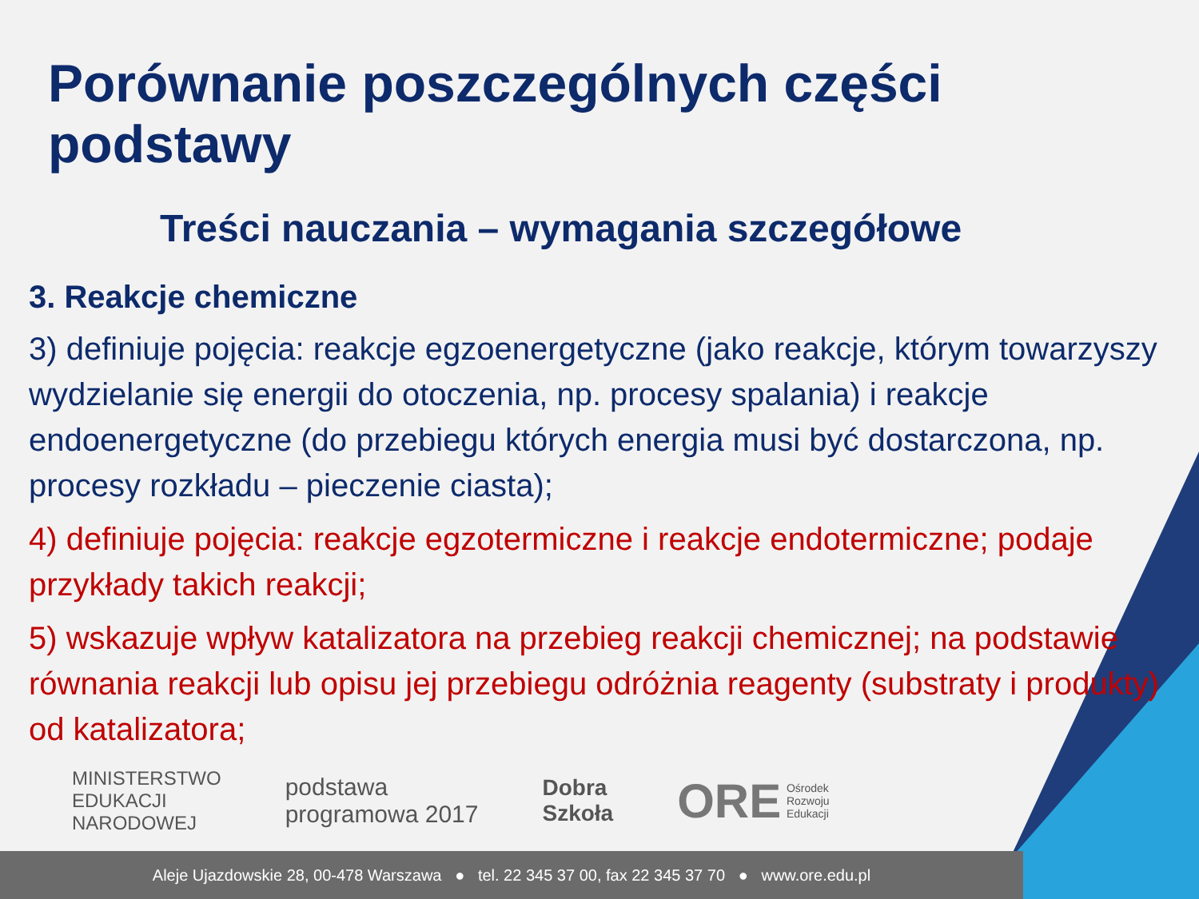Porównanie poszczególnych części podstawy
Treści nauczania – wymagania szczegółowe
3. Reakcje chemiczne
3) definiuje pojęcia: reakcje egzoenergetyczne (jako reakcje, którym towarzyszy wydzielanie się energii do otoczenia, np. procesy spalania) i reakcje endoenergetyczne (do przebiegu których energia musi być dostarczona, np. procesy rozkładu – pieczenie ciasta);
4) definiuje pojęcia: reakcje egzotermiczne i reakcje endotermiczne; podaje przykłady takich reakcji;
5) wskazuje wpływ katalizatora na przebieg reakcji chemicznej; na podstawie równania reakcji lub opisu jej przebiegu odróżnia reagenty (substraty i produkty) od katalizatora;
MINISTERSTWO
EDUKACJI
NARODOWEJ
podstawa
programowa 2017
Dobra
Szkoła
ORE Ośrodek
Rozwoju
Edukacji
Aleje Ujazdowskie 28, 00-478 Warszawa ● tel. 22 345 37 00, fax 22 345 37 70 ● www.ore.edu.pl